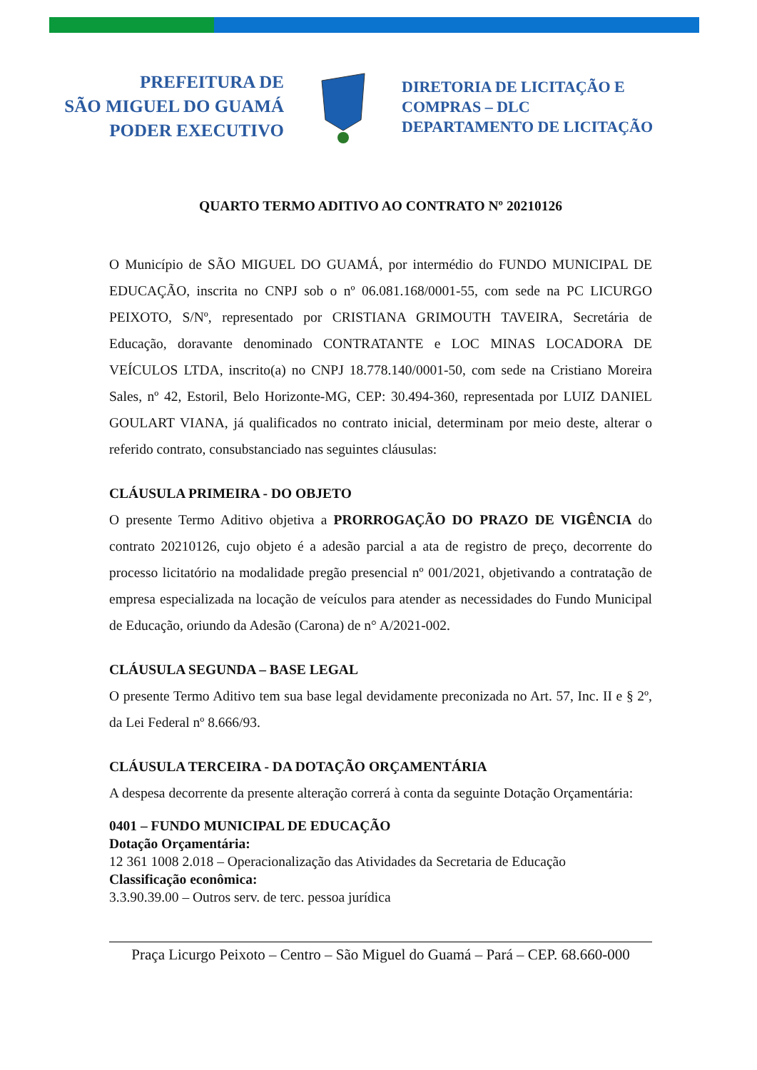PREFEITURA DE
SÃO MIGUEL DO GUAMÁ
PODER EXECUTIVO
DIRETORIA DE LICITAÇÃO E
COMPRAS – DLC
DEPARTAMENTO DE LICITAÇÃO
QUARTO TERMO ADITIVO AO CONTRATO Nº 20210126
O Município de SÃO MIGUEL DO GUAMÁ, por intermédio do FUNDO MUNICIPAL DE EDUCAÇÃO, inscrita no CNPJ sob o nº 06.081.168/0001-55, com sede na PC LICURGO PEIXOTO, S/Nº, representado por CRISTIANA GRIMOUTH TAVEIRA, Secretária de Educação, doravante denominado CONTRATANTE e LOC MINAS LOCADORA DE VEÍCULOS LTDA, inscrito(a) no CNPJ 18.778.140/0001-50, com sede na Cristiano Moreira Sales, nº 42, Estoril, Belo Horizonte-MG, CEP: 30.494-360, representada por LUIZ DANIEL GOULART VIANA, já qualificados no contrato inicial, determinam por meio deste, alterar o referido contrato, consubstanciado nas seguintes cláusulas:
CLÁUSULA PRIMEIRA - DO OBJETO
O presente Termo Aditivo objetiva a PRORROGAÇÃO DO PRAZO DE VIGÊNCIA do contrato 20210126, cujo objeto é a adesão parcial a ata de registro de preço, decorrente do processo licitatório na modalidade pregão presencial nº 001/2021, objetivando a contratação de empresa especializada na locação de veículos para atender as necessidades do Fundo Municipal de Educação, oriundo da Adesão (Carona) de n° A/2021-002.
CLÁUSULA SEGUNDA – BASE LEGAL
O presente Termo Aditivo tem sua base legal devidamente preconizada no Art. 57, Inc. II e § 2º, da Lei Federal nº 8.666/93.
CLÁUSULA TERCEIRA - DA DOTAÇÃO ORÇAMENTÁRIA
A despesa decorrente da presente alteração correrá à conta da seguinte Dotação Orçamentária:
0401 – FUNDO MUNICIPAL DE EDUCAÇÃO
Dotação Orçamentária:
12 361 1008 2.018 – Operacionalização das Atividades da Secretaria de Educação
Classificação econômica:
3.3.90.39.00 – Outros serv. de terc. pessoa jurídica
Praça Licurgo Peixoto – Centro – São Miguel do Guamá – Pará – CEP. 68.660-000